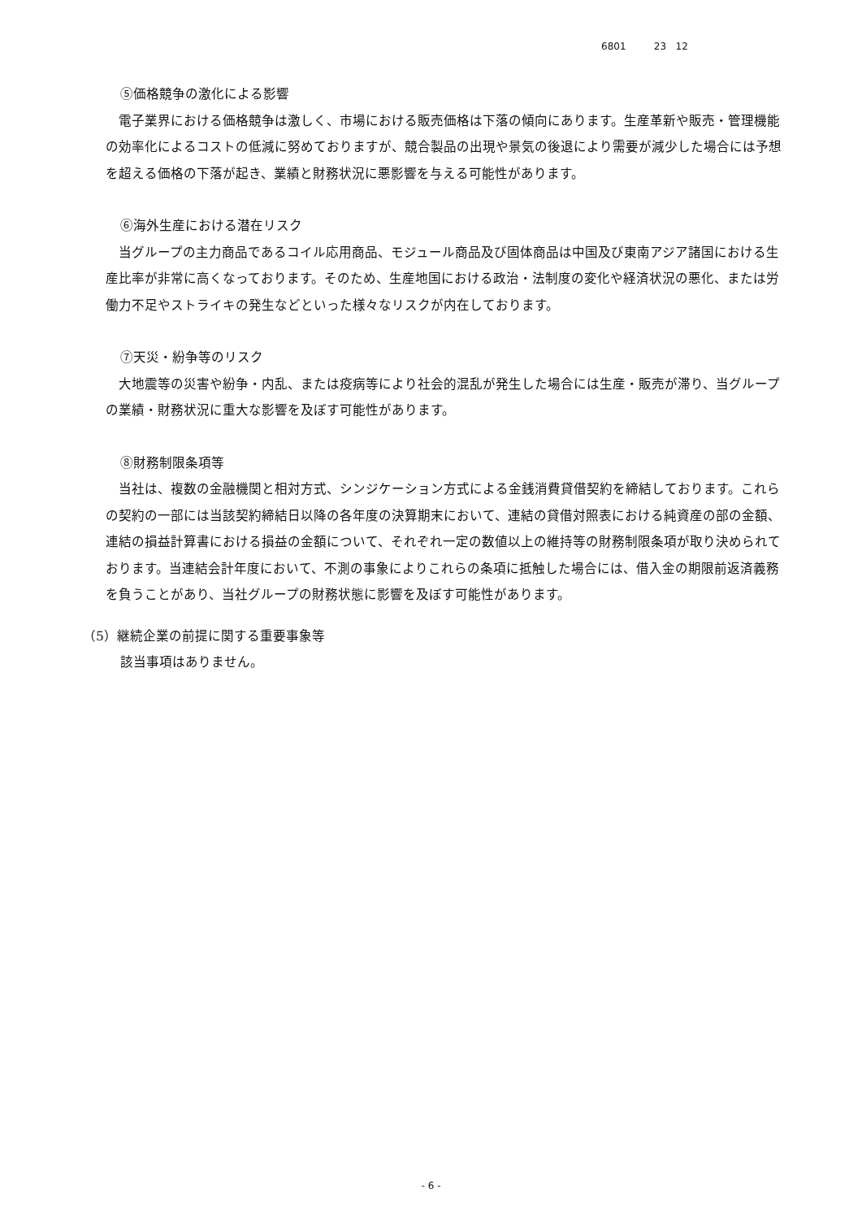6801 23 12
⑤価格競争の激化による影響
電子業界における価格競争は激しく、市場における販売価格は下落の傾向にあります。生産革新や販売・管理機能の効率化によるコストの低減に努めておりますが、競合製品の出現や景気の後退により需要が減少した場合には予想を超える価格の下落が起き、業績と財務状況に悪影響を与える可能性があります。
⑥海外生産における潜在リスク
当グループの主力商品であるコイル応用商品、モジュール商品及び固体商品は中国及び東南アジア諸国における生産比率が非常に高くなっております。そのため、生産地国における政治・法制度の変化や経済状況の悪化、または労働力不足やストライキの発生などといった様々なリスクが内在しております。
⑦天災・紛争等のリスク
大地震等の災害や紛争・内乱、または疫病等により社会的混乱が発生した場合には生産・販売が滞り、当グループの業績・財務状況に重大な影響を及ぼす可能性があります。
⑧財務制限条項等
当社は、複数の金融機関と相対方式、シンジケーション方式による金銭消費貸借契約を締結しております。これらの契約の一部には当該契約締結日以降の各年度の決算期末において、連結の貸借対照表における純資産の部の金額、連結の損益計算書における損益の金額について、それぞれ一定の数値以上の維持等の財務制限条項が取り決められております。当連結会計年度において、不測の事象によりこれらの条項に抵触した場合には、借入金の期限前返済義務を負うことがあり、当社グループの財務状態に影響を及ぼす可能性があります。
（5）継続企業の前提に関する重要事象等
該当事項はありません。
- 6 -